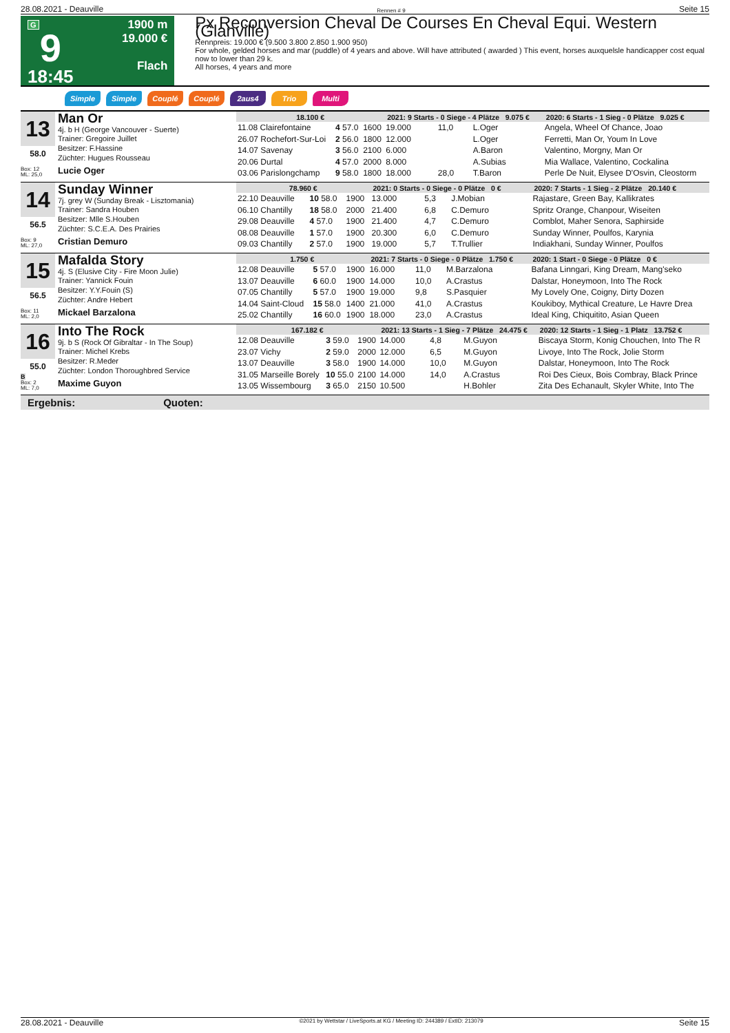28.08.2021 - Deauville Rennen # 9 Seite 15
G
9
18:45
1900 m
19.000 €
Flach
Px Reconversion Cheval De Courses En Cheval Equi. Western (Glanville)
Rennpreis: 19.000 € (9.500 3.800 2.850 1.900 950)
For whole, gelded horses and mar (puddle) of 4 years and above. Will have attributed ( awarded ) This event, horses auxquelsle handicapper cost equal now to lower than 29 k.
All horses, 4 years and more
Simple Simple Couplé Couplé 2aus4 Trio Multi
| 13 58.0 Box: 12 ML: 25,0 Man Or 4j. b H (George Vancouver - Suerte) Trainer: Gregoire Juillet Besitzer: F.Hassine Züchter: Hugues Rousseau Lucie Oger | / 18.100 € / / / 2021: 9 Starts - 0 Siege - 4 Plätze 9.075 € / / / / 2020: 6 Starts - 1 Sieg - 0 Plätze 9.025 € / / --- / --- / --- / --- / --- / --- / --- / --- / / 11.08 Clairefontaine / 4 57.0 / 1600 / 19.000 / 11,0 / L.Oger / / Angela, Wheel Of Chance, Joao / / 26.07 Rochefort-Sur-Loi / 2 56.0 / 1800 / 12.000 / / L.Oger / / Ferretti, Man Or, Youm In Love / / 14.07 Savenay / 3 56.0 / 2100 / 6.000 / / A.Baron / / Valentino, Morgny, Man Or / / 20.06 Durtal / 4 57.0 / 2000 / 8.000 / / A.Subias / / Mia Wallace, Valentino, Cockalina / / 03.06 Parislongchamp / 9 58.0 / 1800 / 18.000 / 28,0 / T.Baron / / Perle De Nuit, Elysee D'Osvin, Cleostorm / |
| 14 56.5 Box: 9 ML: 27,0 Sunday Winner 7j. grey W (Sunday Break - Lisztomania) Trainer: Sandra Houben Besitzer: Mlle S.Houben Züchter: S.C.E.A. Des Prairies Cristian Demuro | / 78.960 € / / / 2021: 0 Starts - 0 Siege - 0 Plätze 0 € / / / / 2020: 7 Starts - 1 Sieg - 2 Plätze 20.140 € / / --- / --- / --- / --- / --- / --- / --- / --- / / 22.10 Deauville / 10 58.0 / 1900 / 13.000 / 5,3 / J.Mobian / / Rajastare, Green Bay, Kallikrates / / 06.10 Chantilly / 18 58.0 / 2000 / 21.400 / 6,8 / C.Demuro / / Spritz Orange, Chanpour, Wiseiten / / 29.08 Deauville / 4 57.0 / 1900 / 21.400 / 4,7 / C.Demuro / / Comblot, Maher Senora, Saphirside / / 08.08 Deauville / 1 57.0 / 1900 / 20.300 / 6,0 / C.Demuro / / Sunday Winner, Poulfos, Karynia / / 09.03 Chantilly / 2 57.0 / 1900 / 19.000 / 5,7 / T.Trullier / / Indiakhani, Sunday Winner, Poulfos / |
| 15 56.5 Box: 11 ML: 2,0 Mafalda Story 4j. S (Elusive City - Fire Moon Julie) Trainer: Yannick Fouin Besitzer: Y.Y.Fouin (S) Züchter: Andre Hebert Mickael Barzalona | / 1.750 € / / / 2021: 7 Starts - 0 Siege - 0 Plätze 1.750 € / / / / 2020: 1 Start - 0 Siege - 0 Plätze 0 € / / --- / --- / --- / --- / --- / --- / --- / --- / / 12.08 Deauville / 5 57.0 / 1900 / 16.000 / 11,0 / M.Barzalona / / Bafana Linngari, King Dream, Mang'seko / / 13.07 Deauville / 6 60.0 / 1900 / 14.000 / 10,0 / A.Crastus / / Dalstar, Honeymoon, Into The Rock / / 07.05 Chantilly / 5 57.0 / 1900 / 19.000 / 9,8 / S.Pasquier / / My Lovely One, Coigny, Dirty Dozen / / 14.04 Saint-Cloud / 15 58.0 / 1400 / 21.000 / 41,0 / A.Crastus / / Koukiboy, Mythical Creature, Le Havre Drea / / 25.02 Chantilly / 16 60.0 / 1900 / 18.000 / 23,0 / A.Crastus / / Ideal King, Chiquitito, Asian Queen / |
| 16 55.0 B Box: 2 ML: 7,0 Into The Rock 9j. b S (Rock Of Gibraltar - In The Soup) Trainer: Michel Krebs Besitzer: R.Meder Züchter: London Thoroughbred Service Maxime Guyon | / 167.182 € / / / 2021: 13 Starts - 1 Sieg - 7 Plätze 24.475 € / / / / 2020: 12 Starts - 1 Sieg - 1 Platz 13.752 € / / --- / --- / --- / --- / --- / --- / --- / --- / / 12.08 Deauville / 3 59.0 / 1900 / 14.000 / 4,8 / M.Guyon / / Biscaya Storm, Konig Chouchen, Into The R / / 23.07 Vichy / 2 59.0 / 2000 / 12.000 / 6,5 / M.Guyon / / Livoye, Into The Rock, Jolie Storm / / 13.07 Deauville / 3 58.0 / 1900 / 14.000 / 10,0 / M.Guyon / / Dalstar, Honeymoon, Into The Rock / / 31.05 Marseille Borely / 10 55.0 / 2100 / 14.000 / 14,0 / A.Crastus / / Roi Des Cieux, Bois Combray, Black Prince / / 13.05 Wissembourg / 3 65.0 / 2150 / 10.500 / / H.Bohler / / Zita Des Echanault, Skyler White, Into The / |
Ergebnis: Quoten:
28.08.2021 - Deauville ©2021 by Wettstar / LiveSports.at KG / Meeting ID: 244389 / ExtID: 213079 Seite 15